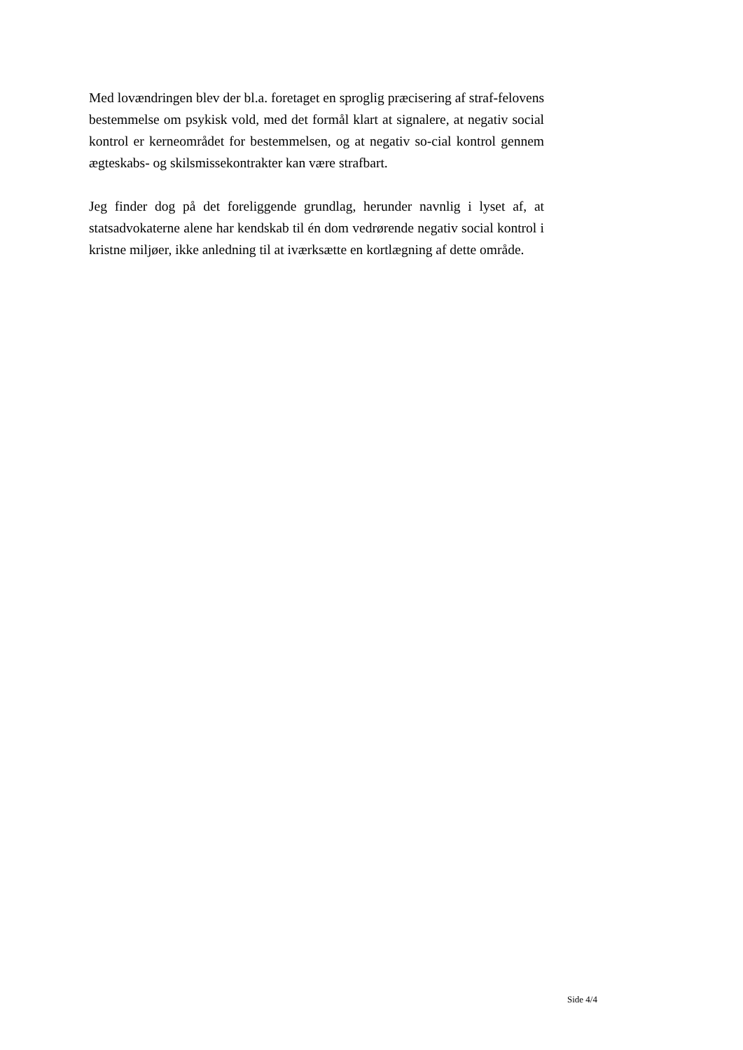Med lovændringen blev der bl.a. foretaget en sproglig præcisering af straf-felovens bestemmelse om psykisk vold, med det formål klart at signalere, at negativ social kontrol er kerneområdet for bestemmelsen, og at negativ so-cial kontrol gennem ægteskabs- og skilsmissekontrakter kan være strafbart.
Jeg finder dog på det foreliggende grundlag, herunder navnlig i lyset af, at statsadvokaterne alene har kendskab til én dom vedrørende negativ social kontrol i kristne miljøer, ikke anledning til at iværksætte en kortlægning af dette område.
Side 4/4